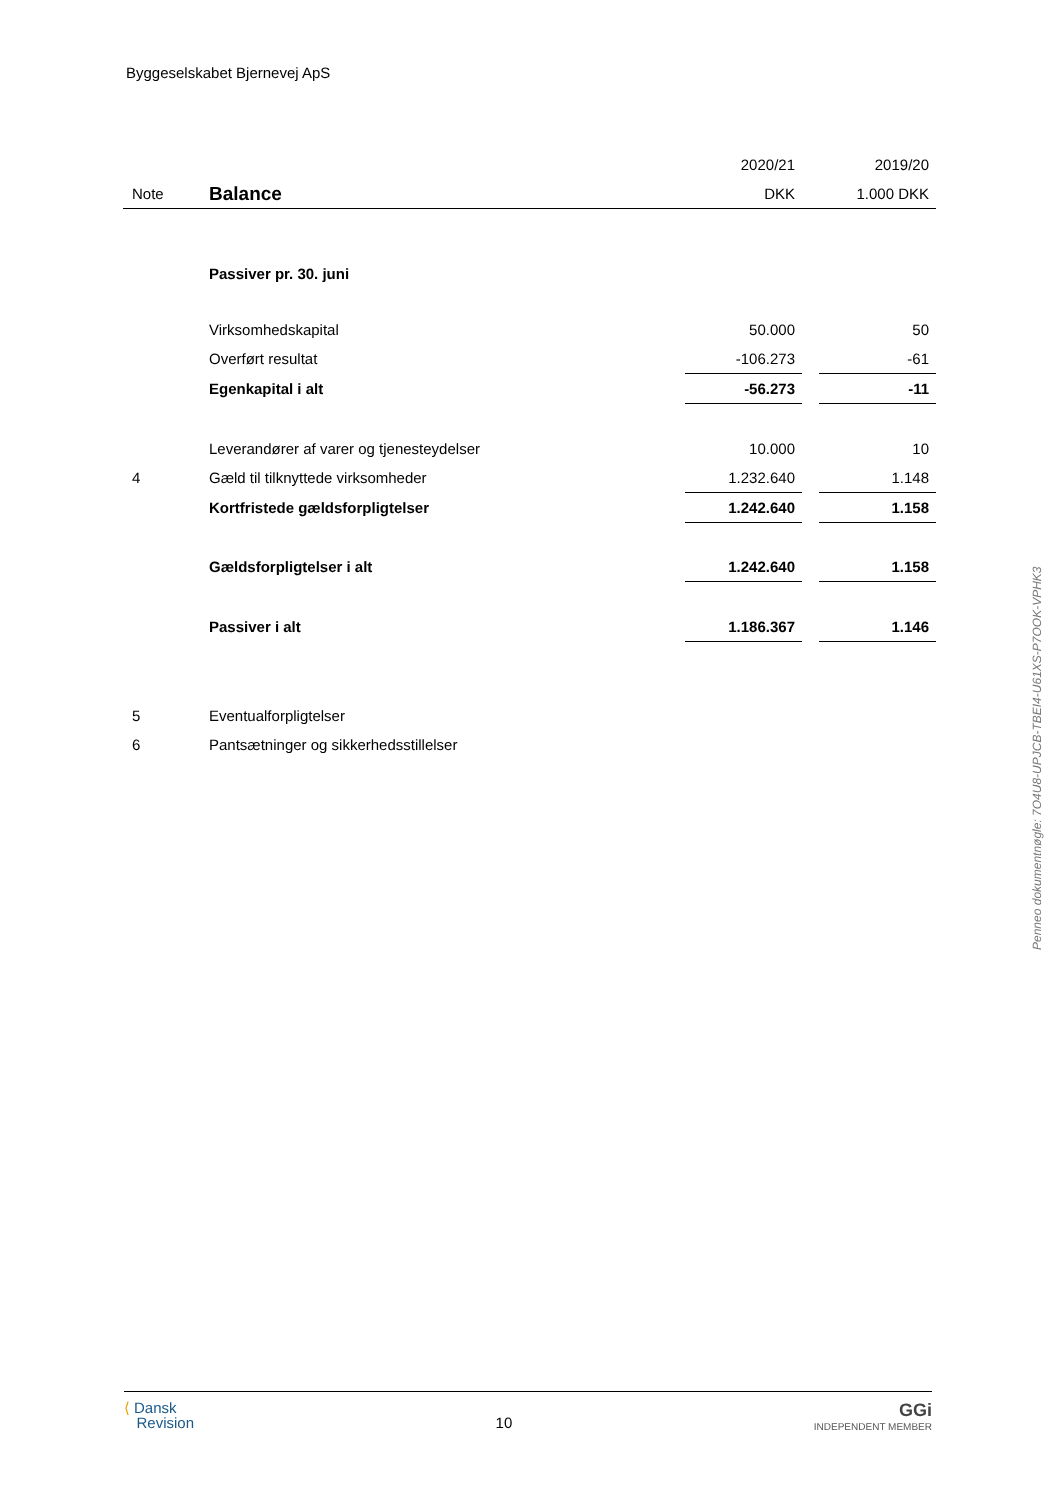Byggeselskabet Bjernevej ApS
| | | 2020/21 | | 2019/20 |
| Note | Balance | DKK | | 1.000 DKK |
| | Passiver pr. 30. juni | | | |
| | Virksomhedskapital | 50.000 | | 50 |
| | Overført resultat | -106.273 | | -61 |
| | Egenkapital i alt | -56.273 | | -11 |
| | Leverandører af varer og tjenesteydelser | 10.000 | | 10 |
| 4 | Gæld til tilknyttede virksomheder | 1.232.640 | | 1.148 |
| | Kortfristede gældsforpligtelser | 1.242.640 | | 1.158 |
| | Gældsforpligtelser i alt | 1.242.640 | | 1.158 |
| | Passiver i alt | 1.186.367 | | 1.146 |
| 5 | Eventualforpligtelser | | | |
| 6 | Pantsætninger og sikkerhedsstillelser | | | |
Penneo dokumentnøgle: 7O4U8-UPJCB-TBEI4-U61XS-P7OOK-VPHK3
⟨ Dansk
Revision
10
GGi
INDEPENDENT MEMBER